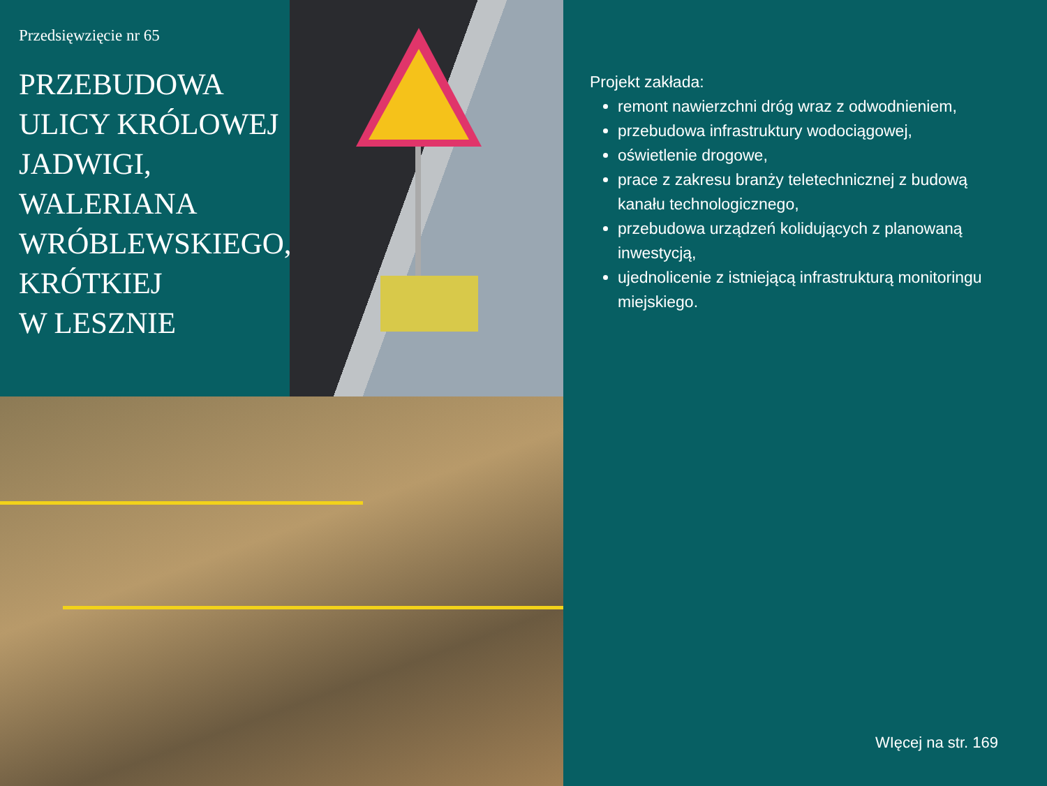Przedsięwzięcie nr 65
PRZEBUDOWA
ULICY KRÓLOWEJ
JADWIGI,
WALERIANA
WRÓBLEWSKIEGO,
KRÓTKIEJ
W LESZNIE
Projekt zakłada:
remont nawierzchni dróg wraz z odwodnieniem,
przebudowa infrastruktury wodociągowej,
oświetlenie drogowe,
prace z zakresu branży teletechnicznej z budową kanału technologicznego,
przebudowa urządzeń kolidujących z planowaną inwestycją,
ujednolicenie z istniejącą infrastrukturą monitoringu miejskiego.
WIęcej na str. 169